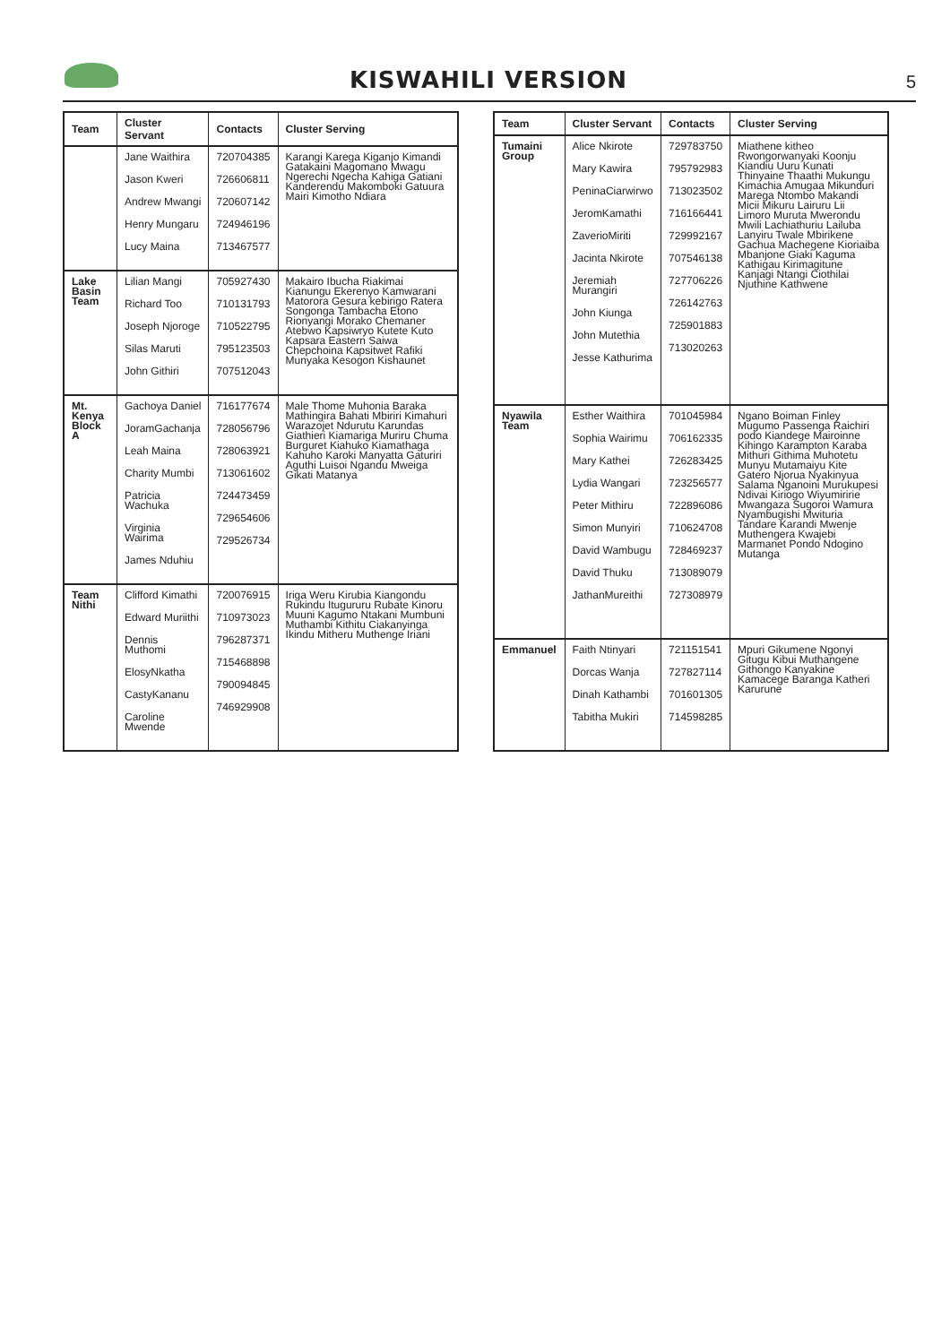KISWAHILI VERSION 5
| Team | Cluster Servant | Contacts | Cluster Serving |
| --- | --- | --- | --- |
| | Jane Waithira Jason Kweri Andrew Mwangi Henry Mungaru Lucy Maina | 720704385 726606811 720607142 724946196 713467577 | Karangi Karega Kiganjo Kimandi Gatakaini Magomano Mwagu Ngerechi Ngecha Kahiga Gatiani Kanderendu Makomboki Gatuura Mairi Kimotho Ndiara |
| Lake Basin Team | Lilian Mangi Richard Too Joseph Njoroge Silas Maruti John Githiri | 705927430 710131793 710522795 795123503 707512043 | Makairo Ibucha Riakimai Kianungu Ekerenyo Kamwarani Matorora Gesura kebirigo Ratera Songonga Tambacha Etono Rionyangi Morako Chemaner Atebwo Kapsiwryo Kutete Kuto Kapsara Eastern Saiwa Chepchoina Kapsitwet Rafiki Munyaka Kesogon Kishaunet |
| Mt. Kenya Block A | Gachoya Daniel JoramGachanja Leah Maina Charity Mumbi Patricia Wachuka Virginia Wairima James Nduhiu | 716177674 728056796 728063921 713061602 724473459 729654606 729526734 | Male Thome Muhonia Baraka Mathingira Bahati Mbiriri Kimahuri Warazojet Ndurutu Karundas Giathieri Kiamariga Muriru Chuma Burguret Kiahuko Kiamathaga Kahuho Karoki Manyatta Gaturiri Aguthi Luisoi Ngandu Mweiga Gikati Matanya |
| Team Nithi | Clifford Kimathi Edward Muriithi Dennis Muthomi ElosyNkatha CastyKananu Caroline Mwende | 720076915 710973023 796287371 715468898 790094845 746929908 | Iriga Weru Kirubia Kiangondu Rukindu Itugururu Rubate Kinoru Muuni Kagumo Ntakani Mumbuni Muthambi Kithitu Ciakanyinga Ikindu Mitheru Muthenge Iriani |
| Team | Cluster Servant | Contacts | Cluster Serving |
| --- | --- | --- | --- |
| Tumaini Group | Alice Nkirote Mary Kawira PeninaCiarwirwo JeromKamathi ZaverioMiriti Jacinta Nkirote Jeremiah Murangiri John Kiunga John Mutethia Jesse Kathurima | 729783750 795792983 713023502 716166441 729992167 707546138 727706226 726142763 725901883 713020263 | Miathene kitheo Rwongorwanyaki Koonju Kiandiu Uuru Kunati Thinyaine Thaathi Mukungu Kimachia Amugaa Mikunduri Marega Ntombo Makandi Micii Mikuru Lairuru Lii Limoro Muruta Mwerondu Mwili Lachiathuriu Lailuba Lanyiru Twale Mbirikene Gachua Machegene Kioriaiba Mbanjone Giaki Kaguma Kathigau Kirimagitune Kanjagi Ntangi Ciothilai Njuthine Kathwene |
| Nyawila Team | Esther Waithira Sophia Wairimu Mary Kathei Lydia Wangari Peter Mithiru Simon Munyiri David Wambugu David Thuku JathanMureithi | 701045984 706162335 726283425 723256577 722896086 710624708 728469237 713089079 727308979 | Ngano Boiman Finley Mugumo Passenga Raichiri podo Kiandege Mairoinne Kihingo Karampton Karaba Mithuri Githima Muhotetu Munyu Mutamaiyu Kite Gatero Njorua Nyakinyua Salama Nganoini Murukupesi Ndivai Kiriogo Wiyumiririe Mwangaza Sugoroi Wamura Nyambugishi Mwituria Tandare Karandi Mwenje Muthengera Kwajebi Marmanet Pondo Ndogino Mutanga |
| Emmanuel | Faith Ntinyari Dorcas Wanja Dinah Kathambi Tabitha Mukiri | 721151541 727827114 701601305 714598285 | Mpuri Gikumene Ngonyi Gitugu Kibui Muthangene Githongo Kanyakine Kamacege Baranga Katheri Karurune |